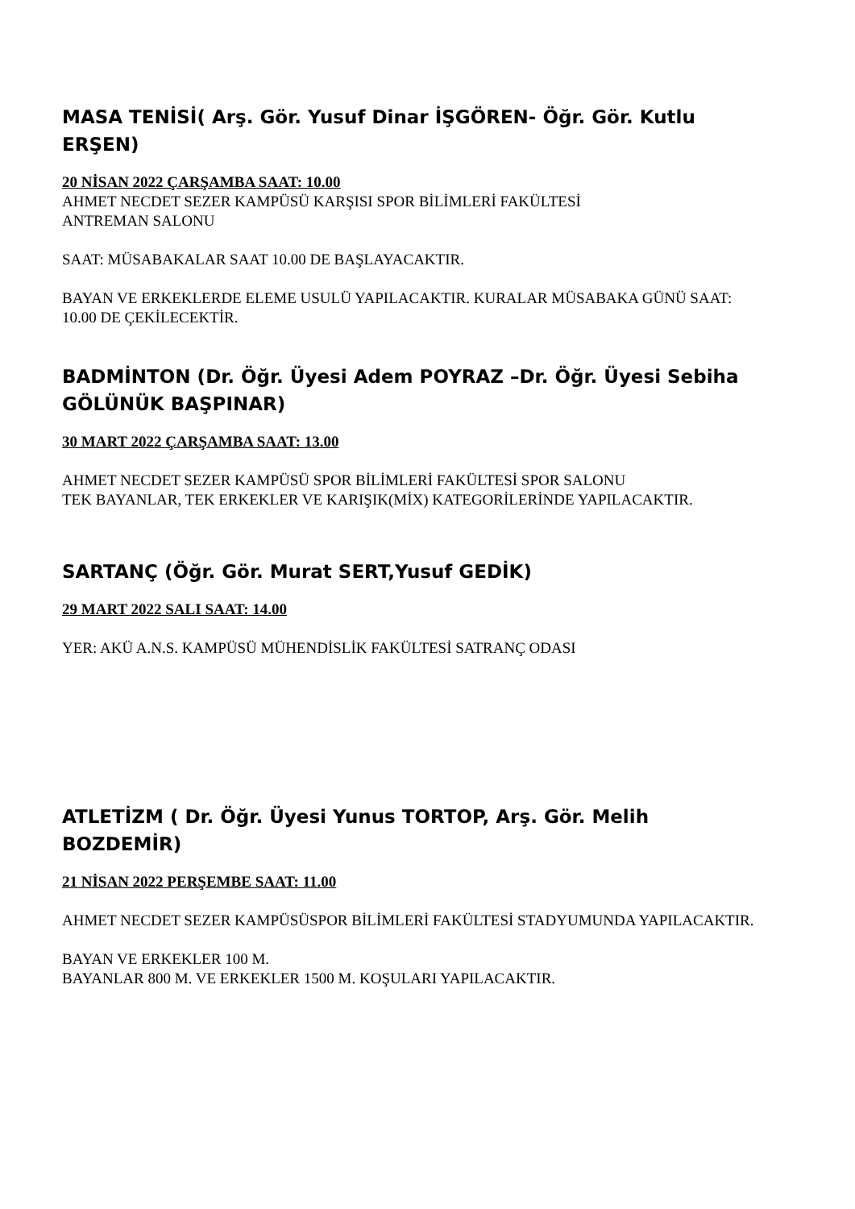MASA TENİSİ( Arş. Gör. Yusuf Dinar İŞGÖREN- Öğr. Gör. Kutlu ERŞEN)
20 NİSAN 2022 ÇARŞAMBA SAAT: 10.00
AHMET NECDET SEZER KAMPÜSÜ KARŞISI SPOR BİLİMLERİ FAKÜLTESİ
ANTREMAN SALONU
SAAT: MÜSABAKALAR SAAT 10.00 DE BAŞLAYACAKTIR.
BAYAN VE ERKEKLERDE ELEME USULÜ YAPILACAKTIR. KURALAR MÜSABAKA GÜNÜ SAAT: 10.00 DE ÇEKİLECEKTİR.
BADMİNTON (Dr. Öğr. Üyesi Adem POYRAZ –Dr. Öğr. Üyesi Sebiha GÖLÜNÜK BAŞPINAR)
30 MART 2022 ÇARŞAMBA SAAT: 13.00
AHMET NECDET SEZER KAMPÜSÜ SPOR BİLİMLERİ FAKÜLTESİ SPOR SALONU
TEK BAYANLAR, TEK ERKEKLER VE KARIŞIK(MİX) KATEGORİLERİNDE YAPILACAKTIR.
SARTANÇ (Öğr. Gör. Murat SERT,Yusuf GEDİK)
29 MART 2022 SALI SAAT: 14.00
YER: AKÜ A.N.S. KAMPÜSÜ MÜHENDİSLİK FAKÜLTESİ SATRANÇ ODASI
ATLETİZM ( Dr. Öğr. Üyesi Yunus TORTOP, Arş. Gör. Melih BOZDEMİR)
21 NİSAN 2022 PERŞEMBE SAAT: 11.00
AHMET NECDET SEZER KAMPÜSÜSPOR BİLİMLERİ FAKÜLTESİ STADYUMUNDA YAPILACAKTIR.
BAYAN VE ERKEKLER 100 M.
BAYANLAR 800 M. VE ERKEKLER 1500 M. KOŞULARI YAPILACAKTIR.